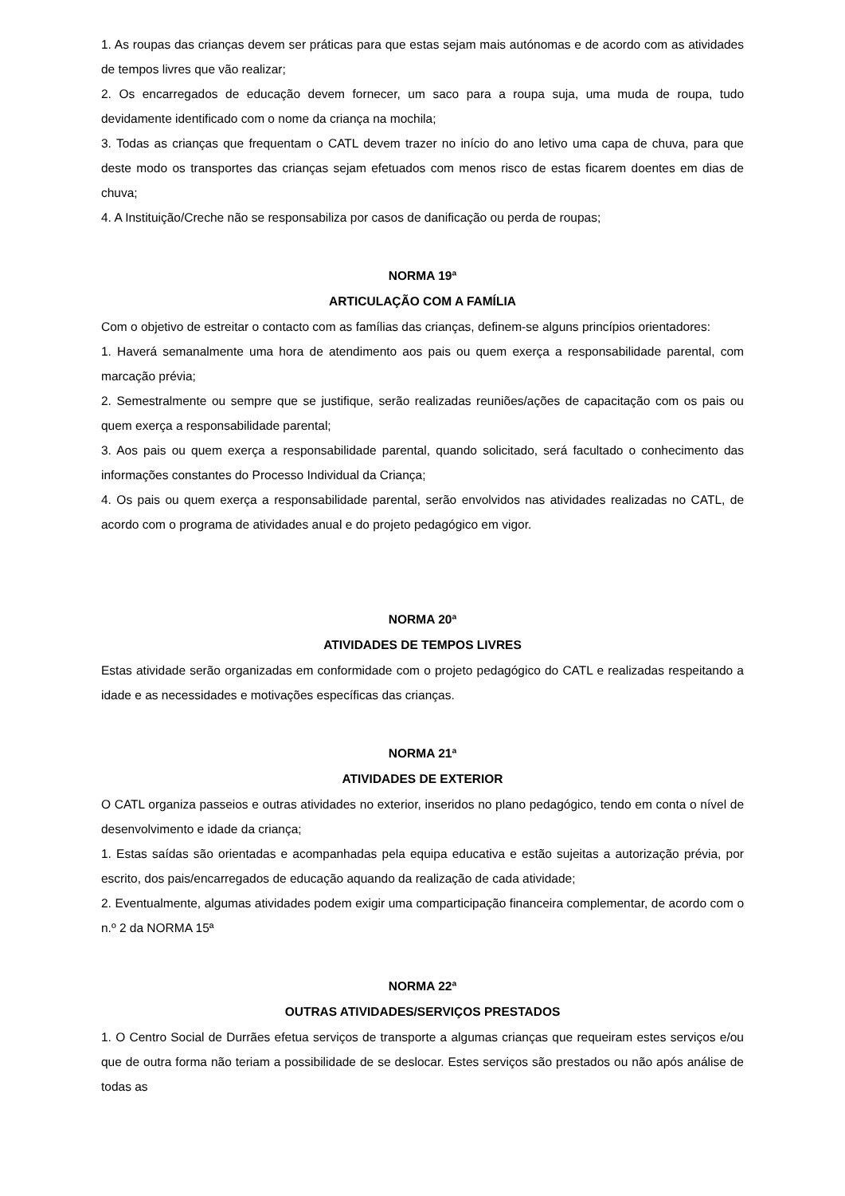1. As roupas das crianças devem ser práticas para que estas sejam mais autónomas e de acordo com as atividades de tempos livres que vão realizar;
2. Os encarregados de educação devem fornecer, um saco para a roupa suja, uma muda de roupa, tudo devidamente identificado com o nome da criança na mochila;
3. Todas as crianças que frequentam o CATL devem trazer no início do ano letivo uma capa de chuva, para que deste modo os transportes das crianças sejam efetuados com menos risco de estas ficarem doentes em dias de chuva;
4. A Instituição/Creche não se responsabiliza por casos de danificação ou perda de roupas;
NORMA 19ª
ARTICULAÇÃO COM A FAMÍLIA
Com o objetivo de estreitar o contacto com as famílias das crianças, definem-se alguns princípios orientadores:
1. Haverá semanalmente uma hora de atendimento aos pais ou quem exerça a responsabilidade parental, com marcação prévia;
2. Semestralmente ou sempre que se justifique, serão realizadas reuniões/ações de capacitação com os pais ou quem exerça a responsabilidade parental;
3. Aos pais ou quem exerça a responsabilidade parental, quando solicitado, será facultado o conhecimento das informações constantes do Processo Individual da Criança;
4. Os pais ou quem exerça a responsabilidade parental, serão envolvidos nas atividades realizadas no CATL, de acordo com o programa de atividades anual e do projeto pedagógico em vigor.
NORMA 20ª
ATIVIDADES DE TEMPOS LIVRES
Estas atividade serão organizadas em conformidade com o projeto pedagógico do CATL e realizadas respeitando a idade e as necessidades e motivações específicas das crianças.
NORMA 21ª
ATIVIDADES DE EXTERIOR
O CATL organiza passeios e outras atividades no exterior, inseridos no plano pedagógico, tendo em conta o nível de desenvolvimento e idade da criança;
1. Estas saídas são orientadas e acompanhadas pela equipa educativa e estão sujeitas a autorização prévia, por escrito, dos pais/encarregados de educação aquando da realização de cada atividade;
2. Eventualmente, algumas atividades podem exigir uma comparticipação financeira complementar, de acordo com o n.º 2 da NORMA 15ª
NORMA 22ª
OUTRAS ATIVIDADES/SERVIÇOS PRESTADOS
1. O Centro Social de Durrães efetua serviços de transporte a algumas crianças que requeiram estes serviços e/ou que de outra forma não teriam a possibilidade de se deslocar. Estes serviços são prestados ou não após análise de todas as